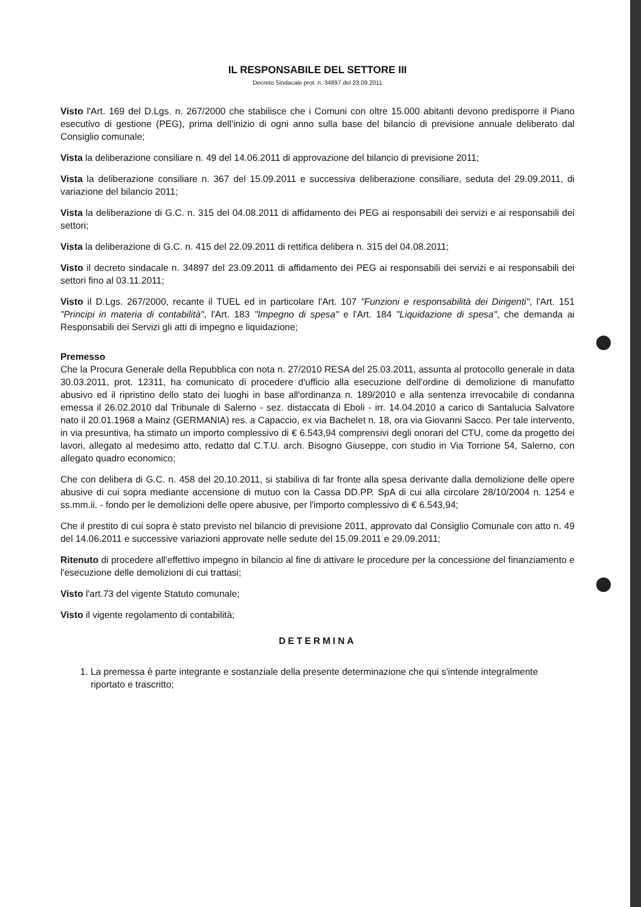IL RESPONSABILE DEL SETTORE III
Decreto Sindacale prot. n. 34897 del 23.09.2011
Visto l'Art. 169 del D.Lgs. n. 267/2000 che stabilisce che i Comuni con oltre 15.000 abitanti devono predisporre il Piano esecutivo di gestione (PEG), prima dell'inizio di ogni anno sulla base del bilancio di previsione annuale deliberato dal Consiglio comunale;
Vista la deliberazione consiliare n. 49 del 14.06.2011 di approvazione del bilancio di previsione 2011;
Vista la deliberazione consiliare n. 367 del 15.09.2011 e successiva deliberazione consiliare, seduta del 29.09.2011, di variazione del bilancio 2011;
Vista la deliberazione di G.C. n. 315 del 04.08.2011 di affidamento dei PEG ai responsabili dei servizi e ai responsabili dei settori;
Vista la deliberazione di G.C. n. 415 del 22.09.2011 di rettifica delibera n. 315 del 04.08.2011;
Visto il decreto sindacale n. 34897 del 23.09.2011 di affidamento dei PEG ai responsabili dei servizi e ai responsabili dei settori fino al 03.11.2011;
Visto il D.Lgs. 267/2000, recante il TUEL ed in particolare l'Art. 107 "Funzioni e responsabilità dei Dirigenti", l'Art. 151 "Principi in materia di contabilità", l'Art. 183 "Impegno di spesa" e l'Art. 184 "Liquidazione di spesa", che demanda ai Responsabili dei Servizi gli atti di impegno e liquidazione;
Premesso
Che la Procura Generale della Repubblica con nota n. 27/2010 RESA del 25.03.2011, assunta al protocollo generale in data 30.03.2011, prot. 12311, ha comunicato di procedere d'ufficio alla esecuzione dell'ordine di demolizione di manufatto abusivo ed il ripristino dello stato dei luoghi in base all'ordinanza n. 189/2010 e alla sentenza irrevocabile di condanna emessa il 26.02.2010 dal Tribunale di Salerno - sez. distaccata di Eboli - irr. 14.04.2010 a carico di Santalucia Salvatore nato il 20.01.1968 a Mainz (GERMANIA) res. a Capaccio, ex via Bachelet n. 18, ora via Giovanni Sacco. Per tale intervento, in via presuntiva, ha stimato un importo complessivo di € 6.543,94 comprensivi degli onorari del CTU, come da progetto dei lavori, allegato al medesimo atto, redatto dal C.T.U. arch. Bisogno Giuseppe, con studio in Via Torrione 54, Salerno, con allegato quadro economico;
Che con delibera di G.C. n. 458 del 20.10.2011, si stabiliva di far fronte alla spesa derivante dalla demolizione delle opere abusive di cui sopra mediante accensione di mutuo con la Cassa DD.PP. SpA di cui alla circolare 28/10/2004 n. 1254 e ss.mm.ii. - fondo per le demolizioni delle opere abusive, per l'importo complessivo di € 6.543,94;
Che il prestito di cui sopra è stato previsto nel bilancio di previsione 2011, approvato dal Consiglio Comunale con atto n. 49 del 14.06.2011 e successive variazioni approvate nelle sedute del 15.09.2011 e 29.09.2011;
Ritenuto di procedere all'effettivo impegno in bilancio al fine di attivare le procedure per la concessione del finanziamento e l'esecuzione delle demolizioni di cui trattasi;
Visto l'art.73 del vigente Statuto comunale;
Visto il vigente regolamento di contabilità;
DETERMINA
1. La premessa è parte integrante e sostanziale della presente determinazione che qui s'intende integralmente riportato e trascritto;